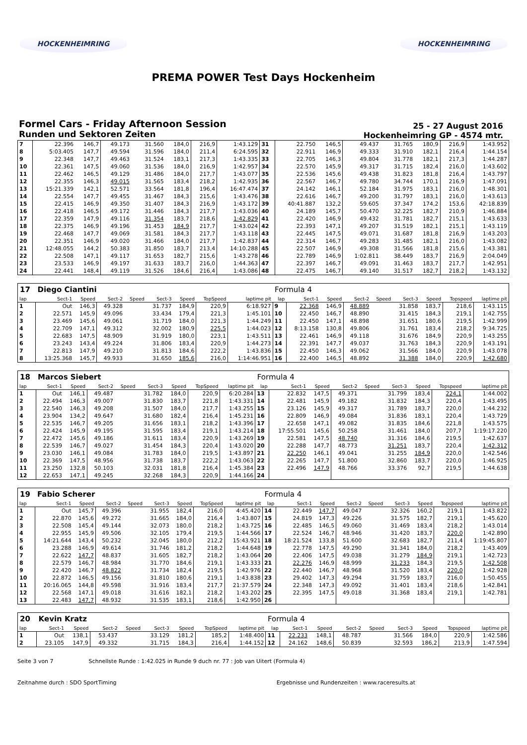HOCKENHEIMRING HOCKENHEIMRING
PREMA POWER Test Days Hockenheim
Formel Cars - Friday Afternoon Session
Runden und Sektoren Zeiten
25 - 27 August 2016
Hockenheimring GP - 4574 mtr.
| 7 | 22.396 | 146,7 | 49.173 | | 31.560 | 184,0 | 216,9 | 1:43.129 | 31 | 22.750 | 146,5 | 49.437 | | 31.765 | 180,9 | 216,9 | 1:43.952 |
| 8 | 5:03.405 | 147,7 | 49.594 | | 31.596 | 184,0 | 211,4 | 6:24.595 | 32 | 22.911 | 146,9 | 49.333 | | 31.910 | 182,1 | 216,4 | 1:44.154 |
| 9 | 22.348 | 147,7 | 49.463 | | 31.524 | 183,1 | 217,3 | 1:43.335 | 33 | 22.705 | 146,3 | 49.804 | | 31.778 | 182,1 | 217,3 | 1:44.287 |
| 10 | 22.361 | 147,5 | 49.060 | | 31.536 | 184,0 | 216,9 | 1:42.957 | 34 | 22.570 | 145,9 | 49.317 | | 31.715 | 182,4 | 216,0 | 1:43.602 |
| 11 | 22.462 | 146,5 | 49.129 | | 31.486 | 184,0 | 217,7 | 1:43.077 | 35 | 22.536 | 145,6 | 49.438 | | 31.823 | 181,8 | 216,4 | 1:43.797 |
| 12 | 22.355 | 146,3 | 49.015 | | 31.565 | 183,4 | 218,2 | 1:42.935 | 36 | 22.567 | 146,7 | 49.780 | | 34.744 | 170,1 | 216,9 | 1:47.091 |
| 13 | 15:21.339 | 142,1 | 52.571 | | 33.564 | 181,8 | 196,4 | 16:47.474 | 37 | 24.142 | 146,1 | 52.184 | | 31.975 | 183,1 | 216,0 | 1:48.301 |
| 14 | 22.554 | 147,7 | 49.455 | | 31.467 | 184,3 | 215,6 | 1:43.476 | 38 | 22.616 | 146,7 | 49.200 | | 31.797 | 183,1 | 216,0 | 1:43.613 |
| 15 | 22.415 | 146,9 | 49.350 | | 31.407 | 184,3 | 216,9 | 1:43.172 | 39 | 40:41.887 | 132,2 | 59.605 | | 37.347 | 174,2 | 153,6 | 42:18.839 |
| 16 | 22.418 | 146,5 | 49.172 | | 31.446 | 184,3 | 217,7 | 1:43.036 | 40 | 24.189 | 145,7 | 50.470 | | 32.225 | 182,7 | 210,9 | 1:46.884 |
| 17 | 22.359 | 147,9 | 49.116 | | 31.354 | 183,7 | 218,6 | 1:42.829 | 41 | 22.420 | 146,9 | 49.432 | | 31.781 | 182,7 | 215,1 | 1:43.633 |
| 18 | 22.375 | 146,9 | 49.196 | | 31.453 | 184,9 | 217,7 | 1:43.024 | 42 | 22.393 | 147,1 | 49.207 | | 31.519 | 182,1 | 215,1 | 1:43.119 |
| 19 | 22.468 | 147,7 | 49.069 | | 31.581 | 184,3 | 217,7 | 1:43.118 | 43 | 22.445 | 147,5 | 49.071 | | 31.687 | 181,8 | 216,9 | 1:43.203 |
| 20 | 22.351 | 146,9 | 49.020 | | 31.466 | 184,0 | 217,7 | 1:42.837 | 44 | 22.314 | 146,7 | 49.283 | | 31.485 | 182,1 | 216,0 | 1:43.082 |
| 21 | 12:48.055 | 144,2 | 50.383 | | 31.850 | 183,7 | 213,4 | 14:10.288 | 45 | 22.507 | 146,9 | 49.308 | | 31.566 | 181,8 | 215,6 | 1:43.381 |
| 22 | 22.508 | 147,1 | 49.117 | | 31.653 | 182,7 | 215,6 | 1:43.278 | 46 | 22.789 | 146,9 | 1:02.811 | | 38.449 | 183,7 | 216,9 | 2:04.049 |
| 23 | 23.533 | 146,9 | 49.197 | | 31.633 | 183,7 | 216,0 | 1:44.363 | 47 | 22.397 | 146,7 | 49.091 | | 31.463 | 183,7 | 217,7 | 1:42.951 |
| 24 | 22.441 | 148,4 | 49.119 | | 31.526 | 184,6 | 216,4 | 1:43.086 | 48 | 22.475 | 146,7 | 49.140 | | 31.517 | 182,7 | 218,2 | 1:43.132 |
| 17 | Diego Ciantini | | | | | | | | Formula 4 | | | | | | | | |
| lap | Sect-1 | Speed | Sect-2 | Speed | Sect-3 | Speed | TopSpeed | laptime pit | lap | Sect-1 | Speed | Sect-2 | Speed | Sect-3 | Speed | Topspeed | laptime pit |
| 1 | Out | 146,3 | 49.328 | | 31.737 | 184,9 | 220,9 | 6:18.927 | 9 | 22.368 | 146,9 | 48.889 | | 31.858 | 183,7 | 218,6 | 1:43.115 |
| 2 | 22.571 | 145,9 | 49.096 | | 33.434 | 179,4 | 221,3 | 1:45.101 | 10 | 22.450 | 146,7 | 48.890 | | 31.415 | 184,3 | 219,1 | 1:42.755 |
| 3 | 23.469 | 145,6 | 49.061 | | 31.719 | 184,0 | 221,3 | 1:44.249 | 11 | 22.450 | 147,1 | 48.898 | | 31.651 | 180,6 | 219,5 | 1:42.999 |
| 4 | 22.709 | 147,1 | 49.312 | | 32.002 | 180,9 | 225,5 | 1:44.023 | 12 | 8:13.158 | 130,8 | 49.806 | | 31.761 | 183,4 | 218,2 | 9:34.725 |
| 5 | 22.683 | 147,5 | 48.909 | | 31.919 | 180,0 | 223,1 | 1:43.511 | 13 | 22.461 | 146,9 | 49.118 | | 31.676 | 184,9 | 220,9 | 1:43.255 |
| 6 | 23.243 | 143,4 | 49.224 | | 31.806 | 183,4 | 220,9 | 1:44.273 | 14 | 22.391 | 147,7 | 49.037 | | 31.763 | 184,3 | 220,9 | 1:43.191 |
| 7 | 22.813 | 147,9 | 49.210 | | 31.813 | 184,6 | 222,2 | 1:43.836 | 15 | 22.450 | 146,3 | 49.062 | | 31.566 | 184,0 | 220,9 | 1:43.078 |
| 8 | 13:25.368 | 145,7 | 49.933 | | 31.650 | 185,6 | 216,0 | 1:14:46.951 | 16 | 22.400 | 146,5 | 48.892 | | 31.388 | 184,0 | 220,9 | 1:42.680 |
| 18 | Marcos Siebert | | | | | | | | Formula 4 | | | | | | | | |
| lap | Sect-1 | Speed | Sect-2 | Speed | Sect-3 | Speed | TopSpeed | laptime pit | lap | Sect-1 | Speed | Sect-2 | Speed | Sect-3 | Speed | Topspeed | laptime pit |
| 1 | Out | 146,1 | 49.487 | | 31.782 | 184,0 | 220,9 | 6:20.284 | 13 | 22.832 | 147,5 | 49.371 | | 31.799 | 183,4 | 224,1 | 1:44.002 |
| 2 | 22.494 | 146,3 | 49.007 | | 31.830 | 183,7 | 221,8 | 1:43.331 | 14 | 22.481 | 145,9 | 49.182 | | 31.832 | 184,3 | 220,4 | 1:43.495 |
| 3 | 22.540 | 146,3 | 49.208 | | 31.507 | 184,0 | 217,7 | 1:43.255 | 15 | 23.126 | 145,9 | 49.317 | | 31.789 | 183,7 | 220,0 | 1:44.232 |
| 4 | 23.904 | 134,2 | 49.647 | | 31.680 | 182,4 | 216,4 | 1:45.231 | 16 | 22.809 | 146,9 | 49.084 | | 31.836 | 183,1 | 220,4 | 1:43.729 |
| 5 | 22.535 | 146,7 | 49.205 | | 31.656 | 183,1 | 218,2 | 1:43.396 | 17 | 22.658 | 147,1 | 49.082 | | 31.835 | 184,6 | 221,8 | 1:43.575 |
| 6 | 22.424 | 145,9 | 49.195 | | 31.595 | 183,4 | 219,1 | 1:43.214 | 18 | 17:55.501 | 145,6 | 50.258 | | 31.461 | 184,0 | 207,7 | 1:19:17.220 |
| 7 | 22.472 | 145,6 | 49.186 | | 31.611 | 183,4 | 220,9 | 1:43.269 | 19 | 22.581 | 147,5 | 48.740 | | 31.316 | 184,6 | 219,5 | 1:42.637 |
| 8 | 22.539 | 146,7 | 49.027 | | 31.454 | 184,3 | 220,4 | 1:43.020 | 20 | 22.288 | 147,7 | 48.773 | | 31.251 | 183,7 | 220,4 | 1:42.312 |
| 9 | 23.030 | 146,1 | 49.084 | | 31.783 | 184,0 | 219,5 | 1:43.897 | 21 | 22.250 | 146,1 | 49.041 | | 31.255 | 184,9 | 220,0 | 1:42.546 |
| 10 | 22.369 | 147,5 | 48.956 | | 31.738 | 183,7 | 222,2 | 1:43.063 | 22 | 22.265 | 147,7 | 51.800 | | 32.860 | 183,7 | 220,0 | 1:46.925 |
| 11 | 23.250 | 132,8 | 50.103 | | 32.031 | 181,8 | 216,4 | 1:45.384 | 23 | 22.496 | 147,9 | 48.766 | | 33.376 | 92,7 | 219,5 | 1:44.638 |
| 12 | 22.653 | 147,1 | 49.245 | | 32.268 | 184,3 | 220,9 | 1:44.166 | 24 | | | | | | | | |
| 19 | Fabio Scherer | | | | | | | | Formula 4 | | | | | | | | |
| lap | Sect-1 | Speed | Sect-2 | Speed | Sect-3 | Speed | TopSpeed | laptime pit | lap | Sect-1 | Speed | Sect-2 | Speed | Sect-3 | Speed | Topspeed | laptime pit |
| 1 | Out | 145,7 | 49.396 | | 31.955 | 182,4 | 216,0 | 4:45.420 | 14 | 22.449 | 147,7 | 49.047 | | 32.326 | 160,2 | 219,1 | 1:43.822 |
| 2 | 22.870 | 145,6 | 49.272 | | 31.665 | 184,0 | 216,4 | 1:43.807 | 15 | 24.819 | 147,3 | 49.226 | | 31.575 | 182,7 | 219,1 | 1:45.620 |
| 3 | 22.508 | 145,4 | 49.144 | | 32.073 | 180,0 | 218,2 | 1:43.725 | 16 | 22.485 | 146,5 | 49.060 | | 31.469 | 183,4 | 218,2 | 1:43.014 |
| 4 | 22.955 | 145,9 | 49.506 | | 32.105 | 179,4 | 219,5 | 1:44.566 | 17 | 22.524 | 146,7 | 48.946 | | 31.420 | 183,7 | 220,0 | 1:42.890 |
| 5 | 14:21.644 | 143,4 | 50.232 | | 32.045 | 180,0 | 212,2 | 15:43.921 | 18 | 18:21.524 | 133,8 | 51.600 | | 32.683 | 182,7 | 211,4 | 1:19:45.807 |
| 6 | 23.288 | 146,9 | 49.614 | | 31.746 | 181,2 | 218,2 | 1:44.648 | 19 | 22.778 | 147,5 | 49.290 | | 31.341 | 184,0 | 218,2 | 1:43.409 |
| 7 | 22.622 | 147,7 | 48.837 | | 31.605 | 182,7 | 218,2 | 1:43.064 | 20 | 22.406 | 147,5 | 49.038 | | 31.279 | 184,9 | 219,1 | 1:42.723 |
| 8 | 22.579 | 146,7 | 48.984 | | 31.770 | 184,6 | 219,1 | 1:43.333 | 21 | 22.276 | 146,9 | 48.999 | | 31.233 | 184,3 | 219,5 | 1:42.508 |
| 9 | 22.420 | 146,7 | 48.822 | | 31.734 | 182,4 | 219,5 | 1:42.976 | 22 | 22.440 | 146,7 | 48.968 | | 31.520 | 183,4 | 220,0 | 1:42.928 |
| 10 | 22.872 | 146,5 | 49.156 | | 31.810 | 180,6 | 219,1 | 1:43.838 | 23 | 29.402 | 147,3 | 49.294 | | 31.759 | 183,7 | 216,0 | 1:50.455 |
| 11 | 20:16.065 | 144,8 | 49.598 | | 31.916 | 183,4 | 217,7 | 21:37.579 | 24 | 22.348 | 147,3 | 49.092 | | 31.401 | 183,4 | 218,6 | 1:42.841 |
| 12 | 22.568 | 147,1 | 49.018 | | 31.616 | 182,1 | 218,2 | 1:43.202 | 25 | 22.395 | 147,5 | 49.018 | | 31.368 | 183,4 | 219,1 | 1:42.781 |
| 13 | 22.483 | 147,7 | 48.932 | | 31.535 | 183,1 | 218,6 | 1:42.950 | 26 | | | | | | | | |
| 20 | Kevin Kratz | | | | | | | | Formula 4 | | | | | | | | |
| lap | Sect-1 | Speed | Sect-2 | Speed | Sect-3 | Speed | TopSpeed | laptime pit | lap | Sect-1 | Speed | Sect-2 | Speed | Sect-3 | Speed | Topspeed | laptime pit |
| 1 | Out | 138,1 | 53.437 | | 33.129 | 181,2 | 185,2 | 1:48.400 | 11 | 22.233 | 148,1 | 48.787 | | 31.566 | 184,0 | 220,9 | 1:42.586 |
| 2 | 23.105 | 147,9 | 49.332 | | 31.715 | 184,3 | 216,4 | 1:44.152 | 12 | 24.162 | 148,6 | 50.839 | | 32.593 | 186,2 | 213,9 | 1:47.594 |
Seite 3 von 7 Schnellste Runde : 1:42.025 in Runde 9 duch nr. 77 : Job van Uitert (Formula 4)
Zeitnahme durch : SDO SportTiming
Ergebnisse und Rundenzeiten : www.raceresults.at